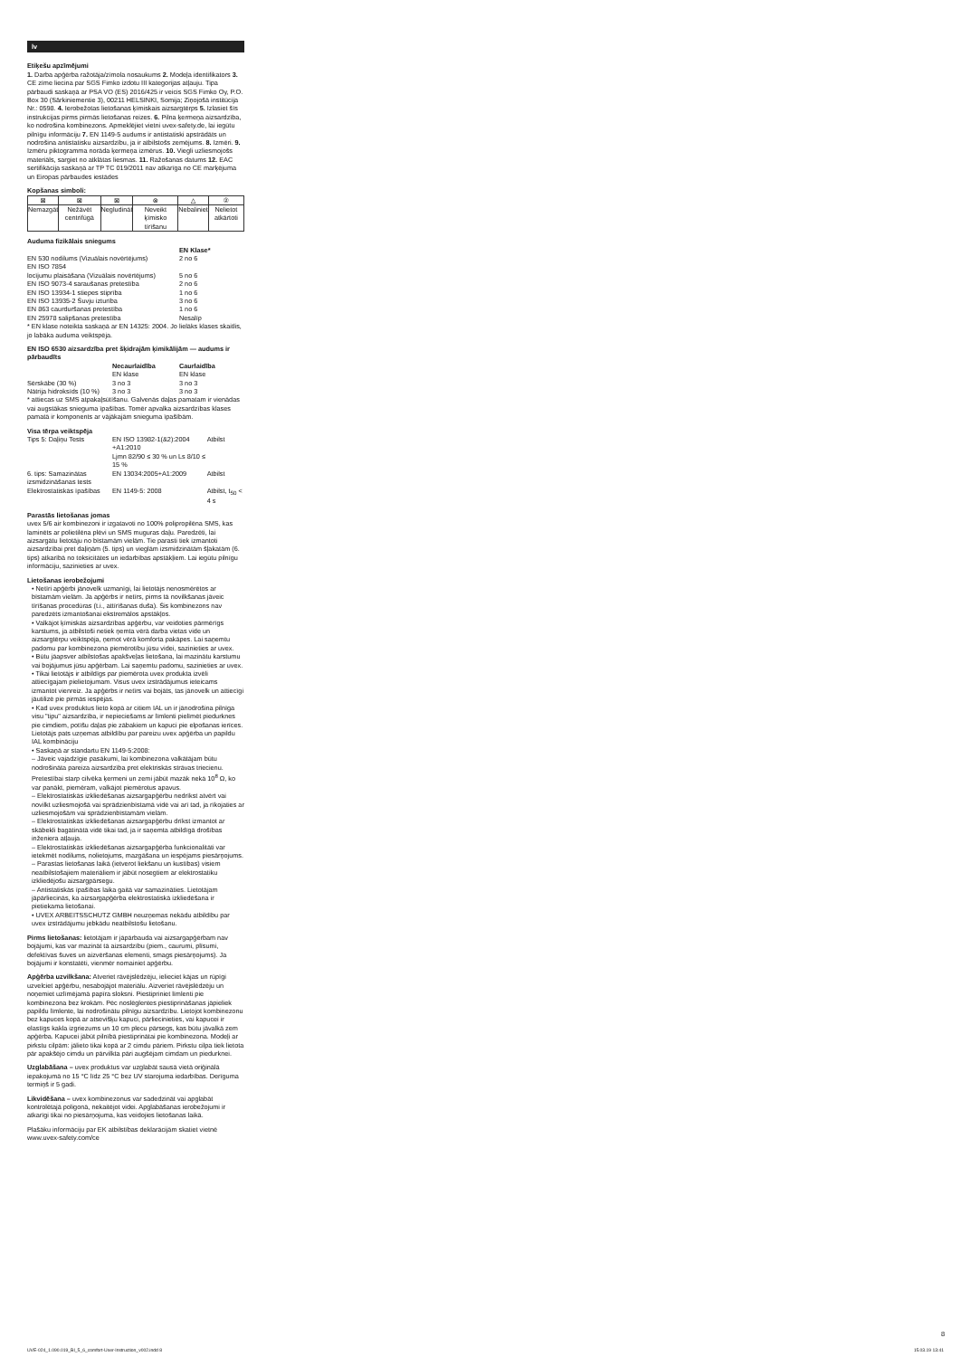lv
Etiķešu apzīmējumi
1. Darba apģērba ražotāja/zīmola nosaukums 2. Modeļa identifikators 3. CE zīme liecina par SGS Fimko izdotu III kategorijas atļauju. Tipa pārbaudi saskaņā ar PSA VO (ES) 2016/425 ir veicis SGS Fimko Oy, P.O. Box 30 (Särkiniementie 3), 00211 HELSINKI, Somija; Ziņojošā institūcija Nr.: 0598. 4. Ierobežotas lietošanas ķīmiskais aizsargtērps 5. Izlasiet šīs instrukcijas pirms pirmās lietošanas reizes. 6. Pilna ķermeņa aizsardzība, ko nodrošina kombinezons. Apmeklējiet vietni uvex-safety.de, lai iegūtu pilnīgu informāciju 7. EN 1149-5 audums ir antistatiski apstrādāts un nodrošina antistatisku aizsardzību, ja ir atbilstošs zemējums. 8. Izmēri. 9. Izmēru piktogramma norāda ķermeņa izmērus. 10. Viegli uzliesmojošs materiāls, sargiet no atklātas liesmas. 11. Ražošanas datums 12. EAC sertifikācija saskaņā ar TP TC 019/2011 nav atkarīga no CE marķējuma un Eiropas pārbaudes iestādes
Kopšanas simboli:
| ⊠ | ⊠ | ⊠ | ⊗ | △ | ② |
| Nemazgāt | Nežāvēt centrifūgā | Negludināt | Neveikt ķīmisko tīrīšanu | Nebaliniet | Nelietot atkārtoti |
Auduma fizikālais sniegums
| | EN Klase* |
| EN 530 nodilums (Vizuālais novērtējums) | 2 no 6 |
| EN ISO 7854 | |
| locījumu plaisāšana (Vizuālais novērtējums) | 5 no 6 |
| EN ISO 9073-4 saraušanas pretestība | 2 no 6 |
| EN ISO 13934-1 stiepes stiprība | 1 no 6 |
| EN ISO 13935-2 Šuvju izturība | 3 no 6 |
| EN 863 caurduršanas pretestība | 1 no 6 |
| EN 25978 salipšanas pretestība | Nesalīp |
* EN klase noteikta saskaņā ar EN 14325: 2004. Jo lielāks klases skaitlis, jo labāka auduma veiktspēja.
EN ISO 6530 aizsardzība pret šķidrajām ķimikālijām — audums ir pārbaudīts
| | Necaurlaidība | Caurlaidība |
| | EN klase | EN klase |
| Sērskābe (30 %) | 3 no 3 | 3 no 3 |
| Nātrija hidroksīds (10 %) | 3 no 3 | 3 no 3 |
* attiecas uz SMS atpakaļsūtīšanu. Galvenās daļas pamatam ir vienādas vai augstākas snieguma īpašības. Tomēr apvalka aizsardzības klases pamatā ir komponents ar vājākajām snieguma īpašībām.
Visa tērpa veiktspēja
| Tips 5: Daļiņu Tests | EN ISO 13982-1(&2):2004 +A1:2010 Ljmn 82/90 ≤ 30 % un Ls 8/10 ≤ 15 % | Atbilst |
| 6. tips: Samazinātas izsmidzināšanas tests | EN 13034:2005+A1:2009 | Atbilst |
| Elektrostatiskās īpašības | EN 1149-5: 2008 | Atbilst, t<sub>50</sub> < 4 s |
Parastās lietošanas jomas
uvex 5/6 air kombinezoni ir izgatavoti no 100% polipropilēna SMS, kas laminēts ar polietilēna plēvi un SMS muguras daļu. Paredzēti, lai aizsargātu lietotāju no bīstamām vielām. Tie parasti tiek izmantoti aizsardzībai pret daļiņām (5. tips) un vieglām izsmidzinātām šļakatām (6. tips) atkarībā no toksicitātes un iedarbības apstākļiem. Lai iegūtu pilnīgu informāciju, sazinieties ar uvex.
Lietošanas ierobežojumi
• Netīri apģērbi jānovelk uzmanīgi, lai lietotājs nenosmērētos ar bīstamām vielām. Ja apģērbs ir netīrs, pirms tā novilkšanas jāveic tīrīšanas procedūras (t.i., attīrīšanas duša). Šis kombinezons nav paredzēts izmantošanai ekstremālos apstākļos.
• Valkājot ķīmiskās aizsardzības apģērbu, var veidoties pārmērīgs karstums, ja atbilstoši netiek ņemta vērā darba vietas vide un aizsargtērpu veiktspēja, ņemot vērā komforta pakāpes. Lai saņemtu padomu par kombinezona piemērotību jūsu videi, sazinieties ar uvex.
• Būtu jāapsver atbilstošas apakšveļas lietošana, lai mazinātu karstumu vai bojājumus jūsu apģērbam. Lai saņemtu padomu, sazinieties ar uvex.
• Tikai lietotājs ir atbildīgs par piemērota uvex produkta izvēli attiecīgajam pielietojumam. Visus uvex izstrādājumus ieteicams izmantot vienreiz. Ja apģērbs ir netīrs vai bojāts, tas jānovelk un attiecīgi jāutilizē pie pirmās iespējas.
• Kad uvex produktus lieto kopā ar citiem IAL un ir jānodrošina pilnīga visu "tipu" aizsardzība, ir nepieciešams ar līmlenti pielīmēt piedurknes pie cimdiem, potīšu daļas pie zābakiem un kapuci pie elpošanas ierīces. Lietotājs pats uzņemas atbildību par pareizu uvex apģērba un papildu IAL kombināciju
• Saskaņā ar standartu EN 1149-5:2008:
– Jāveic vajadzīgie pasākumi, lai kombinezona valkātājam būtu nodrošināta pareiza aizsardzība pret elektriskās strāvas triecienu. Pretestībai starp cilvēka ķermeni un zemi jābūt mazāk nekā 10<sup>8</sup> Ω, ko var panākt, piemēram, valkājot piemērotus apavus.
– Elektrostatiskās izkliedēšanas aizsargapģērbu nedrīkst atvērt vai novilkt uzliesmojošā vai sprādzienbīstamā vidē vai arī tad, ja rīkojaties ar uzliesmojošām vai sprādzienbīstamām vielām.
– Elektrostatiskās izkliedēšanas aizsargapģērbu drīkst izmantot ar skābekli bagātinātā vidē tikai tad, ja ir saņemta atbildīgā drošības inženiera atļauja.
– Elektrostatiskās izkliedēšanas aizsargapģērba funkcionalitāti var ietekmēt nodilums, nolietojums, mazgāšana un iespējams piesārņojums.
– Parastas lietošanas laikā (ietverot liekšanu un kustības) visiem neatbilstošajiem materiāliem ir jābūt nosegtiem ar elektrostatiku izkliedējošu aizsargpārsegu.
– Antistatiskās īpašības laika gaitā var samazināties. Lietotājam jāpārliecinās, ka aizsargapģērba elektrostatiskā izkliedēšana ir pietiekama lietošanai.
• UVEX ARBEITSSCHUTZ GMBH neuzņemas nekādu atbildību par uvex izstrādājumu jebkādu neatbilstošu lietošanu.
Pirms lietošanas: lietotājam ir jāpārbauda vai aizsargapģērbam nav bojājumi, kas var mazināt tā aizsardzību (piem., caurumi, plīsumi, defektīvas šuves un aizvēršanas elementi, smags piesārņojums). Ja bojājumi ir konstatēti, vienmēr nomainiet apģērbu.
Apģērba uzvilkšana: Atveriet rāvējslēdzēju, ielieciet kājas un rūpīgi uzvelciet apģērbu, nesabojājot materiālu. Aizveriet rāvējslēdzēju un noņemiet uzlīmējamā papīra sloksni. Piestipriniet līmlenti pie kombinezona bez krokām. Pēc noslēglentes piestiprināšanas jāpieliek papildu līmlente, lai nodrošinātu pilnīgu aizsardzību. Lietojot kombinezonu bez kapuces kopā ar atsevišķu kapuci, pārliecinieties, vai kapucei ir elastīgs kakla izgriezums un 10 cm plecu pārsegs, kas būtu jāvalkā zem apģērba. Kapucei jābūt pilnībā piestiprinātai pie kombinezona. Modeļi ar pirkstu cilpām: jālieto tikai kopā ar 2 cimdu pāriem. Pirkstu cilpa tiek lietota pār apakšējo cimdu un pārvilkta pāri augšējam cimdam un piedurknei.
Uzglabāšana – uvex produktus var uzglabāt sausā vietā oriģinālā iepakojumā no 15 °C līdz 25 °C bez UV starojuma iedarbības. Derīguma termiņš ir 5 gadi.
Likvidēšana – uvex kombinezonus var sadedzināt vai apglabāt kontrolētajā poligonā, nekaitējot videi. Apglabāšanas ierobežojumi ir atkarīgi tikai no piesārņojuma, kas veidojies lietošanas laikā.
Plašāku informāciju par EK atbilstības deklarācijām skatiet vietnē www.uvex-safety.com/ce
8
UVE-024_1.090.019_BI_5_6_comfort-User-Instruction_v002.indd 8 15.03.19 13:41